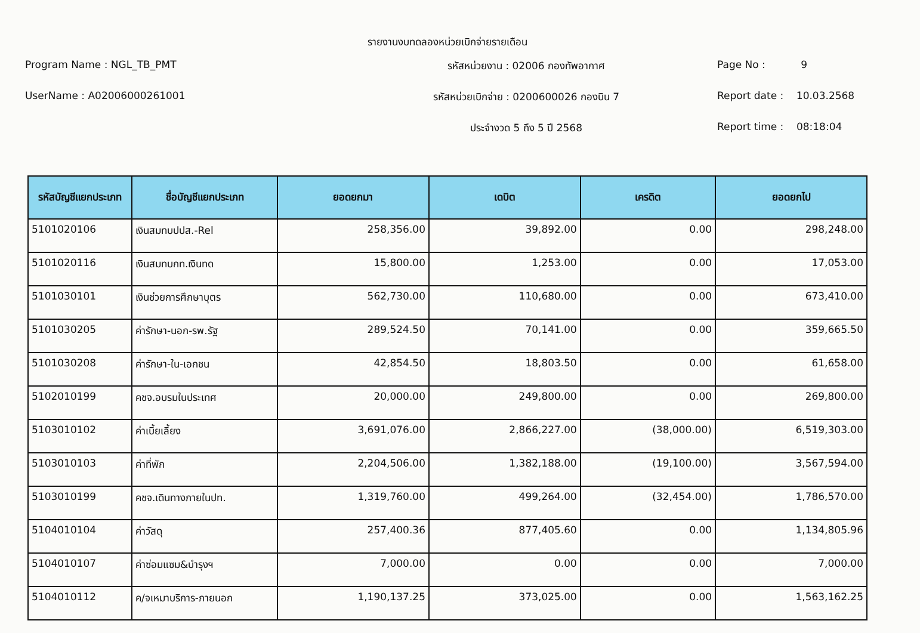รายงานงบทดลองหน่วยเบิกจ่ายรายเดือน
Program Name : NGL_TB_PMT
รหัสหน่วยงาน : 02006 กองทัพอากาศ
Page No : 9
UserName : A02006000261001
รหัสหน่วยเบิกจ่าย : 0200600026 กองบิน 7
Report date : 10.03.2568
ประจำงวด 5 ถึง 5 ปี 2568
Report time : 08:18:04
| รหัสบัญชีแยกประเภท | ชื่อบัญชีแยกประเภท | ยอดยกมา | เดบิต | เครดิต | ยอดยกไป |
| --- | --- | --- | --- | --- | --- |
| 5101020106 | เงินสมทบปปส.-Rel | 258,356.00 | 39,892.00 | 0.00 | 298,248.00 |
| 5101020116 | เงินสมทบกท.เงินทด | 15,800.00 | 1,253.00 | 0.00 | 17,053.00 |
| 5101030101 | เงินช่วยการศึกษาบุตร | 562,730.00 | 110,680.00 | 0.00 | 673,410.00 |
| 5101030205 | ค่ารักษา-นอก-รพ.รัฐ | 289,524.50 | 70,141.00 | 0.00 | 359,665.50 |
| 5101030208 | ค่ารักษา-ใน-เอกชน | 42,854.50 | 18,803.50 | 0.00 | 61,658.00 |
| 5102010199 | คชจ.อบรมในประเทศ | 20,000.00 | 249,800.00 | 0.00 | 269,800.00 |
| 5103010102 | ค่าเบี้ยเลี้ยง | 3,691,076.00 | 2,866,227.00 | (38,000.00) | 6,519,303.00 |
| 5103010103 | ค่าที่พัก | 2,204,506.00 | 1,382,188.00 | (19,100.00) | 3,567,594.00 |
| 5103010199 | คชจ.เดินทางภายในปท. | 1,319,760.00 | 499,264.00 | (32,454.00) | 1,786,570.00 |
| 5104010104 | ค่าวัสดุ | 257,400.36 | 877,405.60 | 0.00 | 1,134,805.96 |
| 5104010107 | ค่าซ่อมแซม&บำรุงฯ | 7,000.00 | 0.00 | 0.00 | 7,000.00 |
| 5104010112 | ค/จเหมาบริการ-ภายนอก | 1,190,137.25 | 373,025.00 | 0.00 | 1,563,162.25 |